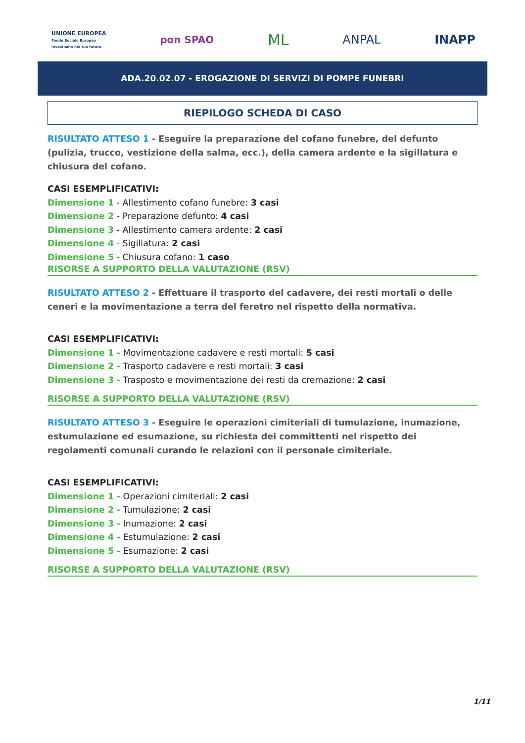UNIONE EUROPEA
Fondo Sociale Europeo
Investiamo nel tuo futuro
pon SPAO
ML
ANPAL INAPP
ADA.20.02.07 - EROGAZIONE DI SERVIZI DI POMPE FUNEBRI
RIEPILOGO SCHEDA DI CASO
RISULTATO ATTESO 1 - Eseguire la preparazione del cofano funebre, del defunto (pulizia, trucco, vestizione della salma, ecc.), della camera ardente e la sigillatura e chiusura del cofano.
CASI ESEMPLIFICATIVI:
Dimensione 1 - Allestimento cofano funebre: 3 casi
Dimensione 2 - Preparazione defunto: 4 casi
Dimensione 3 - Allestimento camera ardente: 2 casi
Dimensione 4 - Sigillatura: 2 casi
Dimensione 5 - Chiusura cofano: 1 caso
RISORSE A SUPPORTO DELLA VALUTAZIONE (RSV)
RISULTATO ATTESO 2 - Effettuare il trasporto del cadavere, dei resti mortali o delle ceneri e la movimentazione a terra del feretro nel rispetto della normativa.
CASI ESEMPLIFICATIVI:
Dimensione 1 - Movimentazione cadavere e resti mortali: 5 casi
Dimensione 2 - Trasporto cadavere e resti mortali: 3 casi
Dimensione 3 - Trasposto e movimentazione dei resti da cremazione: 2 casi
RISORSE A SUPPORTO DELLA VALUTAZIONE (RSV)
RISULTATO ATTESO 3 - Eseguire le operazioni cimiteriali di tumulazione, inumazione, estumulazione ed esumazione, su richiesta dei committenti nel rispetto dei regolamenti comunali curando le relazioni con il personale cimiteriale.
CASI ESEMPLIFICATIVI:
Dimensione 1 - Operazioni cimiteriali: 2 casi
Dimensione 2 - Tumulazione: 2 casi
Dimensione 3 - Inumazione: 2 casi
Dimensione 4 - Estumulazione: 2 casi
Dimensione 5 - Esumazione: 2 casi
RISORSE A SUPPORTO DELLA VALUTAZIONE (RSV)
1/11